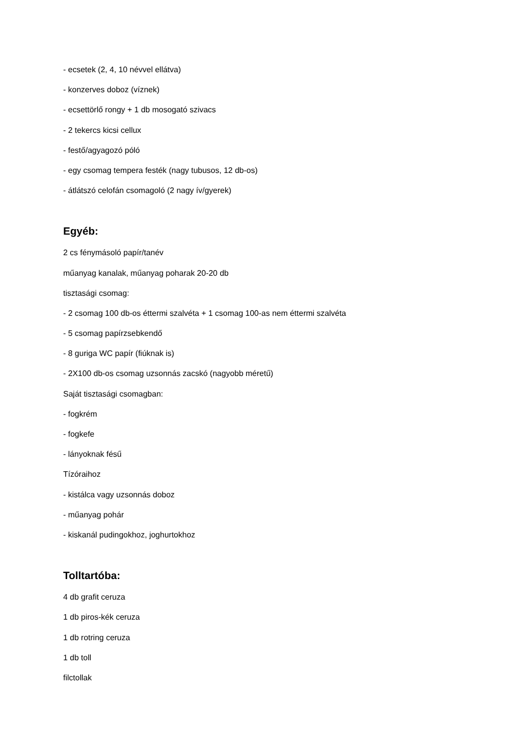- ecsetek (2, 4, 10 névvel ellátva)
- konzerves doboz (víznek)
- ecsettörlő rongy + 1 db mosogató szivacs
- 2 tekercs kicsi cellux
- festő/agyagozó póló
- egy csomag tempera festék (nagy tubusos, 12 db-os)
- átlátszó celofán csomagoló (2 nagy ív/gyerek)
Egyéb:
2 cs fénymásoló papír/tanév
műanyag kanalak, műanyag poharak 20-20 db
tisztasági csomag:
- 2 csomag 100 db-os éttermi szalvéta + 1 csomag 100-as nem éttermi szalvéta
- 5 csomag papírzsebkendő
- 8 guriga WC papír (fiúknak is)
- 2X100 db-os csomag uzsonnás zacskó (nagyobb méretű)
Saját tisztasági csomagban:
- fogkrém
- fogkefe
- lányoknak fésű
Tízóraihoz
- kistálca vagy uzsonnás doboz
- műanyag pohár
- kiskanál pudingokhoz, joghurtokhoz
Tolltartóba:
4 db grafit ceruza
1 db piros-kék ceruza
1 db rotring ceruza
1 db toll
filctollak